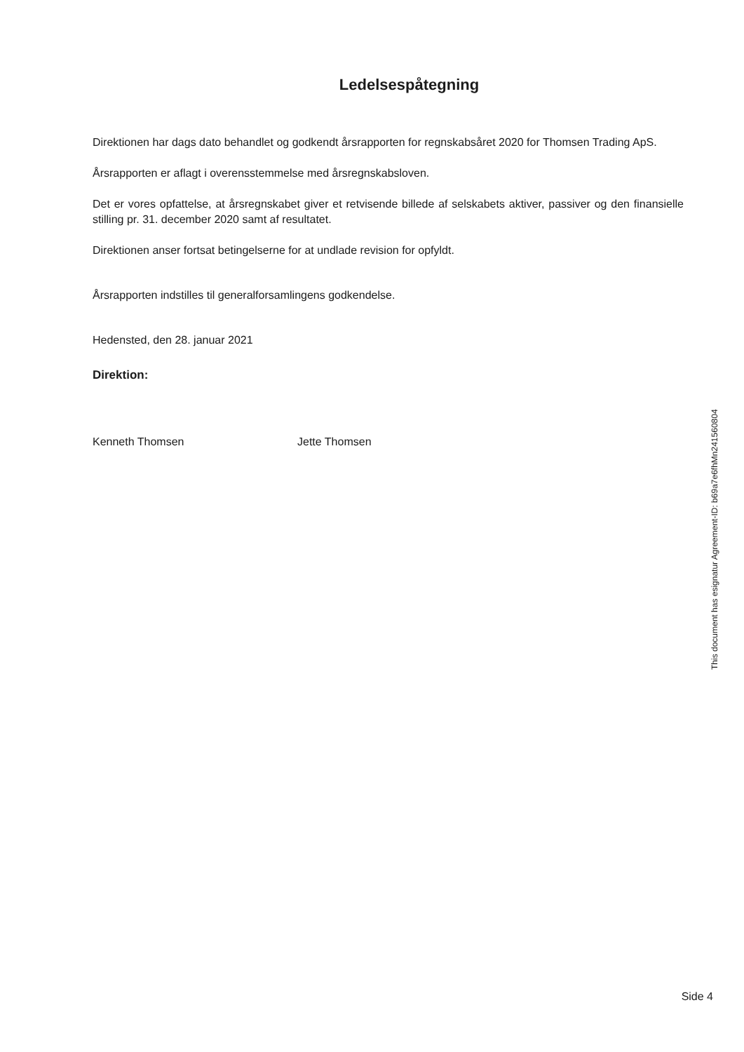Ledelsespåtegning
Direktionen har dags dato behandlet og godkendt årsrapporten for regnskabsåret 2020 for Thomsen Trading ApS.
Årsrapporten er aflagt i overensstemmelse med årsregnskabsloven.
Det er vores opfattelse, at årsregnskabet giver et retvisende billede af selskabets aktiver, passiver og den finansielle stilling pr. 31. december 2020 samt af resultatet.
Direktionen anser fortsat betingelserne for at undlade revision for opfyldt.
Årsrapporten indstilles til generalforsamlingens godkendelse.
Hedensted, den 28. januar 2021
Direktion:
Kenneth Thomsen Jette Thomsen
This document has esignatur Agreement-ID: b69a7e6fhMn241560804
Side 4